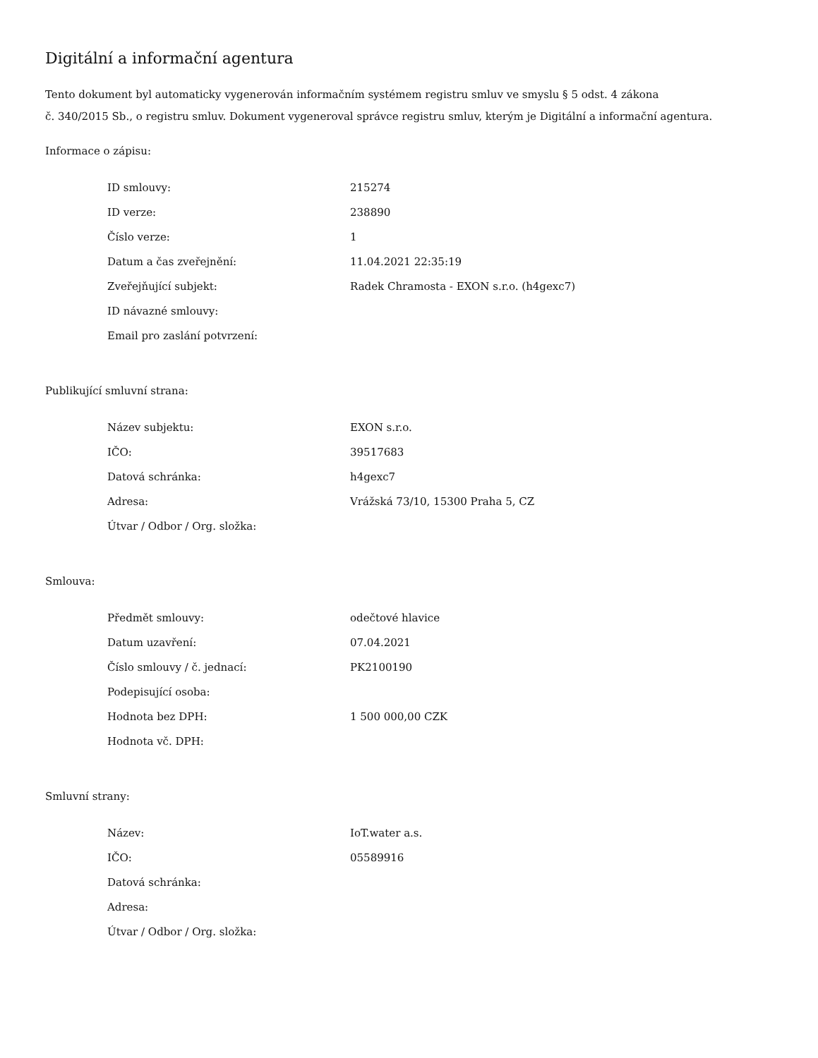Digitální a informační agentura
Tento dokument byl automaticky vygenerován informačním systémem registru smluv ve smyslu § 5 odst. 4 zákona
č. 340/2015 Sb., o registru smluv. Dokument vygeneroval správce registru smluv, kterým je Digitální a informační agentura.
Informace o zápisu:
| ID smlouvy: | 215274 |
| ID verze: | 238890 |
| Číslo verze: | 1 |
| Datum a čas zveřejnění: | 11.04.2021 22:35:19 |
| Zveřejňující subjekt: | Radek Chramosta - EXON s.r.o. (h4gexc7) |
| ID návazné smlouvy: | |
| Email pro zaslání potvrzení: | |
Publikující smluvní strana:
| Název subjektu: | EXON s.r.o. |
| IČO: | 39517683 |
| Datová schránka: | h4gexc7 |
| Adresa: | Vrážská 73/10, 15300 Praha 5, CZ |
| Útvar / Odbor / Org. složka: | |
Smlouva:
| Předmět smlouvy: | odečtové hlavice |
| Datum uzavření: | 07.04.2021 |
| Číslo smlouvy / č. jednací: | PK2100190 |
| Podepisující osoba: | |
| Hodnota bez DPH: | 1 500 000,00 CZK |
| Hodnota vč. DPH: | |
Smluvní strany:
| Název: | IoT.water a.s. |
| IČO: | 05589916 |
| Datová schránka: | |
| Adresa: | |
| Útvar / Odbor / Org. složka: | |